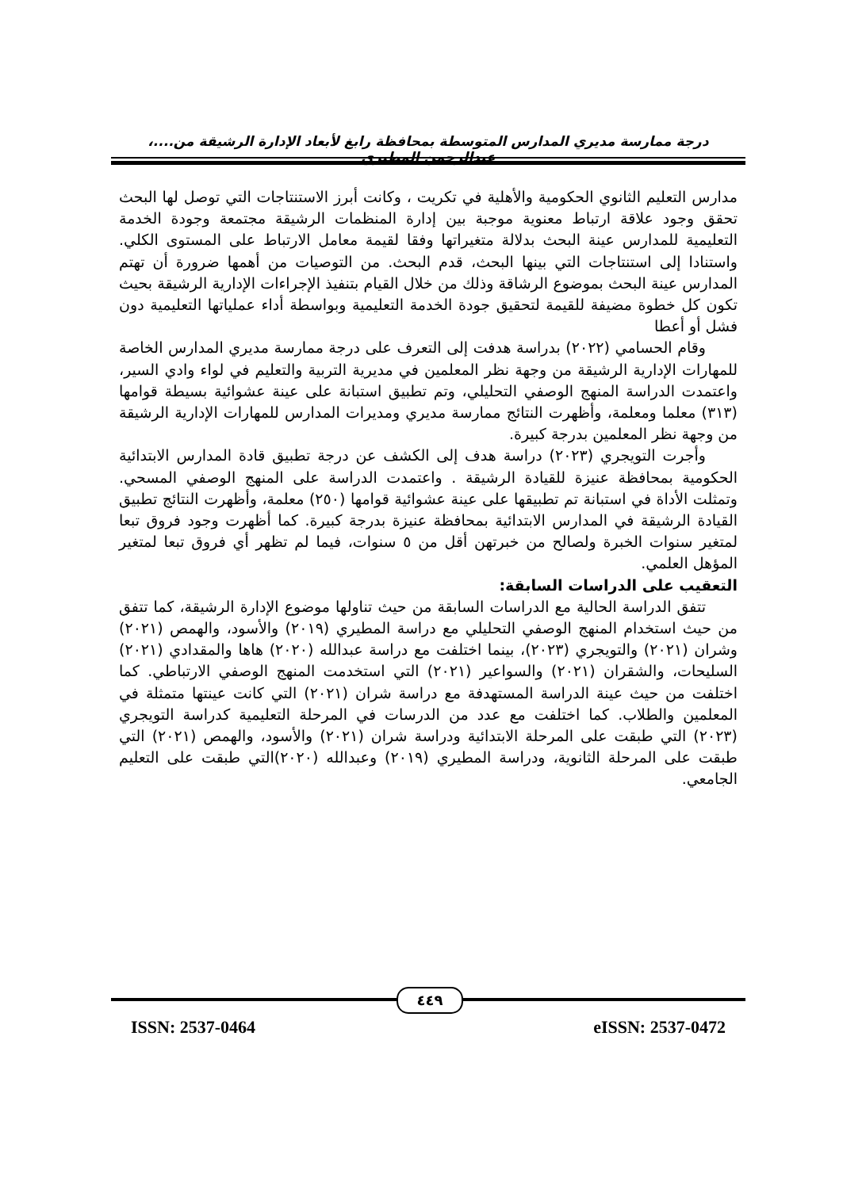درجة ممارسة مديري المدارس المتوسطة بمحافظة رابغ لأبعاد الإدارة الرشيقة من....، عبدالرحمن المطيري
مدارس التعليم الثانوي الحكومية والأهلية في تكريت ، وكانت أبرز الاستنتاجات التي توصل لها البحث تحقق وجود علاقة ارتباط معنوية موجبة بين إدارة المنظمات الرشيقة مجتمعة وجودة الخدمة التعليمية للمدارس عينة البحث بدلالة متغيراتها وفقا لقيمة معامل الارتباط على المستوى الكلي. واستنادا إلى استنتاجات التي بينها البحث، قدم البحث. من التوصيات من أهمها ضرورة أن تهتم المدارس عينة البحث بموضوع الرشاقة وذلك من خلال القيام بتنفيذ الإجراءات الإدارية الرشيقة بحيث تكون كل خطوة مضيفة للقيمة لتحقيق جودة الخدمة التعليمية وبواسطة أداء عملياتها التعليمية دون فشل أو أعطا
وقام الحسامي (٢٠٢٢) بدراسة هدفت إلى التعرف على درجة ممارسة مديري المدارس الخاصة للمهارات الإدارية الرشيقة من وجهة نظر المعلمين في مديرية التربية والتعليم في لواء وادي السير، واعتمدت الدراسة المنهج الوصفي التحليلي، وتم تطبيق استبانة على عينة عشوائية بسيطة قوامها (٣١٣) معلما ومعلمة، وأظهرت النتائج ممارسة مديري ومديرات المدارس للمهارات الإدارية الرشيقة من وجهة نظر المعلمين بدرجة كبيرة.
وأجرت التويجري (٢٠٢٣) دراسة هدف إلى الكشف عن درجة تطبيق قادة المدارس الابتدائية الحكومية بمحافظة عنيزة للقيادة الرشيقة . واعتمدت الدراسة على المنهج الوصفي المسحي. وتمثلت الأداة في استبانة تم تطبيقها على عينة عشوائية قوامها (٢٥٠) معلمة، وأظهرت النتائج تطبيق القيادة الرشيقة في المدارس الابتدائية بمحافظة عنيزة بدرجة كبيرة. كما أظهرت وجود فروق تبعا لمتغير سنوات الخبرة ولصالح من خبرتهن أقل من ٥ سنوات، فيما لم تظهر أي فروق تبعا لمتغير المؤهل العلمي.
التعقيب على الدراسات السابقة:
تتفق الدراسة الحالية مع الدراسات السابقة من حيث تناولها موضوع الإدارة الرشيقة، كما تتفق من حيث استخدام المنهج الوصفي التحليلي مع دراسة المطيري (٢٠١٩) والأسود، والهمص (٢٠٢١) وشران (٢٠٢١) والتويجري (٢٠٢٣)، بينما اختلفت مع دراسة عبدالله (٢٠٢٠) هاها والمقدادي (٢٠٢١) السليحات، والشقران (٢٠٢١) والسواعير (٢٠٢١) التي استخدمت المنهج الوصفي الارتباطي. كما اختلفت من حيث عينة الدراسة المستهدفة مع دراسة شران (٢٠٢١) التي كانت عينتها متمثلة في المعلمين والطلاب. كما اختلفت مع عدد من الدرسات في المرحلة التعليمية كدراسة التويجري (٢٠٢٣) التي طبقت على المرحلة الابتدائية ودراسة شران (٢٠٢١) والأسود، والهمص (٢٠٢١) التي طبقت على المرحلة الثانوية، ودراسة المطيري (٢٠١٩) وعبدالله (٢٠٢٠)التي طبقت على التعليم الجامعي.
٤٤٩
ISSN: 2537-0464 eISSN: 2537-0472